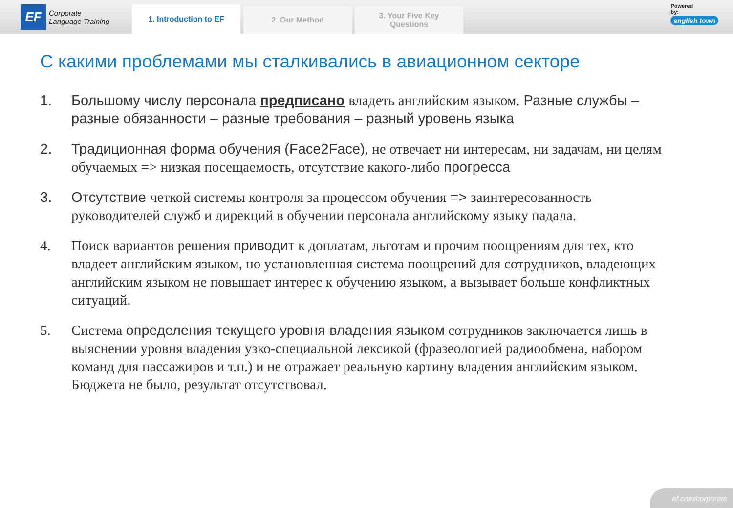EF
Corporate
Language Training
1. Introduction to EF
2. Our Method
3. Your Five Key
Questions
Powered
by:
english town
С какими проблемами мы сталкивались в авиационном секторе
1. Большому числу персонала предписано владеть английским языком. Разные службы – разные обязанности – разные требования – разный уровень языка
2. Традиционная форма обучения (Face2Face), не отвечает ни интересам, ни задачам, ни целям обучаемых => низкая посещаемость, отсутствие какого-либо прогресса
3. Отсутствие четкой системы контроля за процессом обучения => заинтересованность руководителей служб и дирекций в обучении персонала английскому языку падала.
4. Поиск вариантов решения приводит к доплатам, льготам и прочим поощрениям для тех, кто владеет английским языком, но установленная система поощрений для сотрудников, владеющих английским языком не повышает интерес к обучению языком, а вызывает больше конфликтных ситуаций.
5. Система определения текущего уровня владения языком сотрудников заключается лишь в выяснении уровня владения узко-специальной лексикой (фразеологией радиообмена, набором команд для пассажиров и т.п.) и не отражает реальную картину владения английским языком. Бюджета не было, результат отсутствовал.
ef.com/corporate